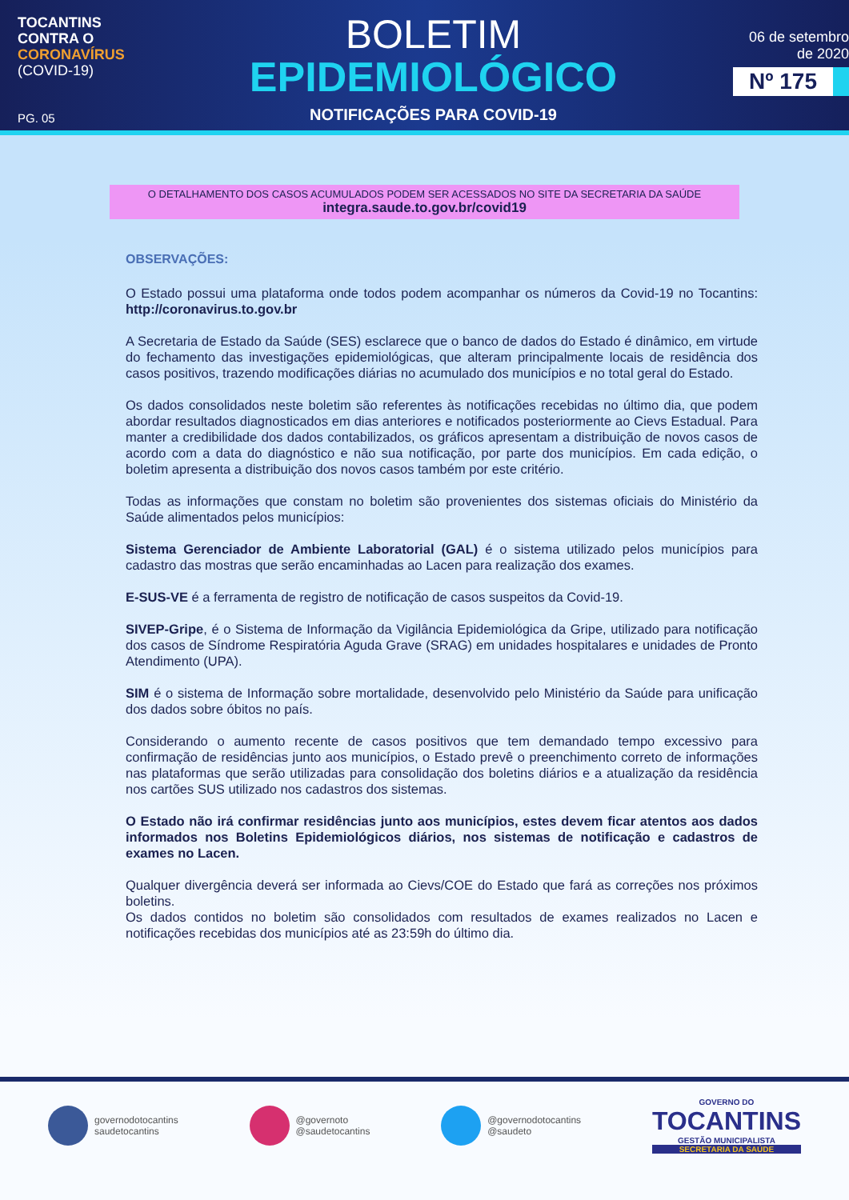TOCANTINS
CONTRA O
CORONAVÍRUS
(COVID-19)
PG. 05
BOLETIM
EPIDEMIOLÓGICO
NOTIFICAÇÕES PARA COVID-19
06 de setembro
de 2020
Nº 175
O DETALHAMENTO DOS CASOS ACUMULADOS PODEM SER ACESSADOS NO SITE DA SECRETARIA DA SAÚDE
integra.saude.to.gov.br/covid19
OBSERVAÇÕES:
O Estado possui uma plataforma onde todos podem acompanhar os números da Covid-19 no Tocantins: http://coronavirus.to.gov.br
A Secretaria de Estado da Saúde (SES) esclarece que o banco de dados do Estado é dinâmico, em virtude do fechamento das investigações epidemiológicas, que alteram principalmente locais de residência dos casos positivos, trazendo modificações diárias no acumulado dos municípios e no total geral do Estado.
Os dados consolidados neste boletim são referentes às notificações recebidas no último dia, que podem abordar resultados diagnosticados em dias anteriores e notificados posteriormente ao Cievs Estadual. Para manter a credibilidade dos dados contabilizados, os gráficos apresentam a distribuição de novos casos de acordo com a data do diagnóstico e não sua notificação, por parte dos municípios. Em cada edição, o boletim apresenta a distribuição dos novos casos também por este critério.
Todas as informações que constam no boletim são provenientes dos sistemas oficiais do Ministério da Saúde alimentados pelos municípios:
Sistema Gerenciador de Ambiente Laboratorial (GAL) é o sistema utilizado pelos municípios para cadastro das mostras que serão encaminhadas ao Lacen para realização dos exames.
E-SUS-VE é a ferramenta de registro de notificação de casos suspeitos da Covid-19.
SIVEP-Gripe, é o Sistema de Informação da Vigilância Epidemiológica da Gripe, utilizado para notificação dos casos de Síndrome Respiratória Aguda Grave (SRAG) em unidades hospitalares e unidades de Pronto Atendimento (UPA).
SIM é o sistema de Informação sobre mortalidade, desenvolvido pelo Ministério da Saúde para unificação dos dados sobre óbitos no país.
Considerando o aumento recente de casos positivos que tem demandado tempo excessivo para confirmação de residências junto aos municípios, o Estado prevê o preenchimento correto de informações nas plataformas que serão utilizadas para consolidação dos boletins diários e a atualização da residência nos cartões SUS utilizado nos cadastros dos sistemas.
O Estado não irá confirmar residências junto aos municípios, estes devem ficar atentos aos dados informados nos Boletins Epidemiológicos diários, nos sistemas de notificação e cadastros de exames no Lacen.
Qualquer divergência deverá ser informada ao Cievs/COE do Estado que fará as correções nos próximos boletins.
Os dados contidos no boletim são consolidados com resultados de exames realizados no Lacen e notificações recebidas dos municípios até as 23:59h do último dia.
governodotocantins
saudetocantins
@governoto
@saudetocantins
@governodotocantins
@saudeto
GOVERNO DO
TOCANTINS
GESTÃO MUNICIPALISTA
SECRETARIA DA SAÚDE